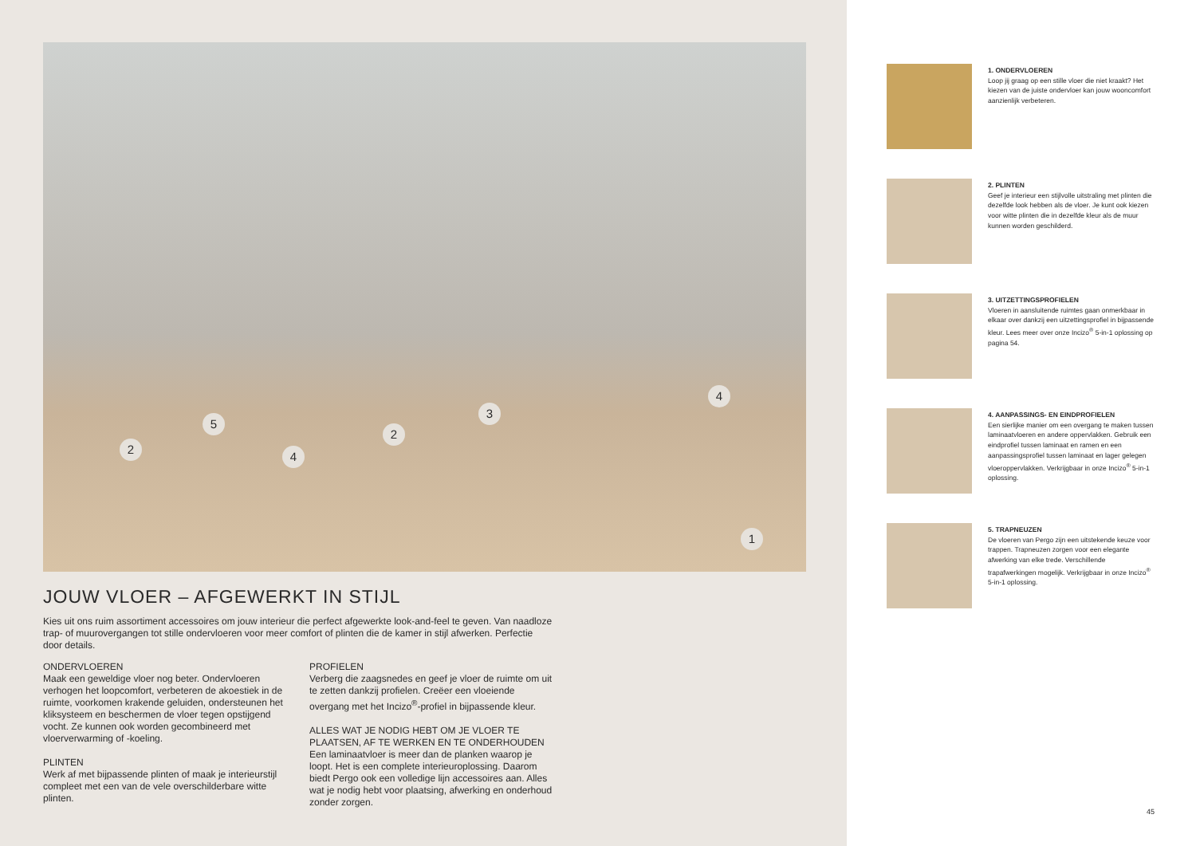2
5
4
2
3
4
1
JOUW VLOER – AFGEWERKT IN STIJL
Kies uit ons ruim assortiment accessoires om jouw interieur die perfect afgewerkte look-and-feel te geven. Van naadloze trap- of muurovergangen tot stille ondervloeren voor meer comfort of plinten die de kamer in stijl afwerken. Perfectie door details.
ONDERVLOEREN
Maak een geweldige vloer nog beter. Ondervloeren verhogen het loopcomfort, verbeteren de akoestiek in de ruimte, voorkomen krakende geluiden, ondersteunen het kliksysteem en beschermen de vloer tegen opstijgend vocht. Ze kunnen ook worden gecombineerd met vloerverwarming of -koeling.
PLINTEN
Werk af met bijpassende plinten of maak je interieurstijl compleet met een van de vele overschilderbare witte plinten.
PROFIELEN
Verberg die zaagsnedes en geef je vloer de ruimte om uit te zetten dankzij profielen. Creëer een vloeiende overgang met het Incizo<sup>®</sup>-profiel in bijpassende kleur.
ALLES WAT JE NODIG HEBT OM JE VLOER TE PLAATSEN, AF TE WERKEN EN TE ONDERHOUDEN
Een laminaatvloer is meer dan de planken waarop je loopt. Het is een complete interieuroplossing. Daarom biedt Pergo ook een volledige lijn accessoires aan. Alles wat je nodig hebt voor plaatsing, afwerking en onderhoud zonder zorgen.
1. ONDERVLOEREN
Loop jij graag op een stille vloer die niet kraakt? Het kiezen van de juiste ondervloer kan jouw wooncomfort aanzienlijk verbeteren.
2. PLINTEN
Geef je interieur een stijlvolle uitstraling met plinten die dezelfde look hebben als de vloer. Je kunt ook kiezen voor witte plinten die in dezelfde kleur als de muur kunnen worden geschilderd.
3. UITZETTINGSPROFIELEN
Vloeren in aansluitende ruimtes gaan onmerkbaar in elkaar over dankzij een uitzettingsprofiel in bijpassende kleur. Lees meer over onze Incizo<sup>®</sup> 5-in-1 oplossing op pagina 54.
4. AANPASSINGS- EN EINDPROFIELEN
Een sierlijke manier om een overgang te maken tussen laminaatvloeren en andere oppervlakken. Gebruik een eindprofiel tussen laminaat en ramen en een aanpassingsprofiel tussen laminaat en lager gelegen vloeroppervlakken. Verkrijgbaar in onze Incizo<sup>®</sup> 5-in-1 oplossing.
5. TRAPNEUZEN
De vloeren van Pergo zijn een uitstekende keuze voor trappen. Trapneuzen zorgen voor een elegante afwerking van elke trede. Verschillende trapafwerkingen mogelijk. Verkrijgbaar in onze Incizo<sup>®</sup> 5-in-1 oplossing.
45